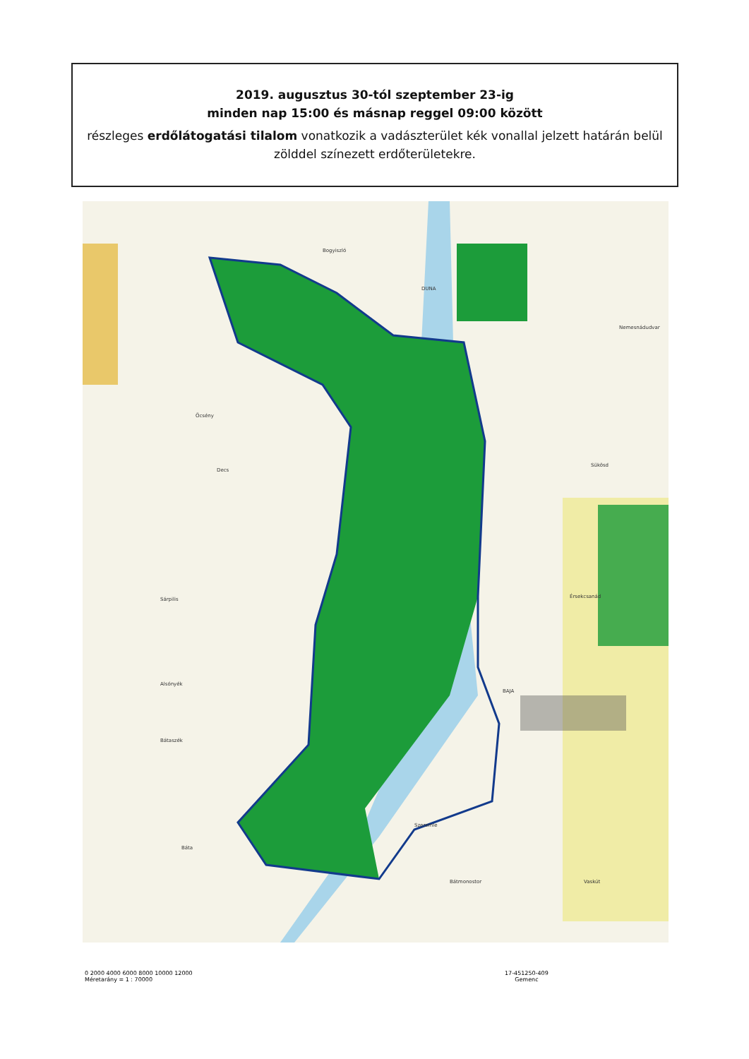2019. augusztus 30-tól szeptember 23-ig
minden nap 15:00 és másnap reggel 09:00 között
részleges erdőlátogatási tilalom vonatkozik a vadászterület kék vonallal jelzett határán belül zölddel színezett erdőterületekre.
Bogyiszló
Öcsény
Decs
Sükösd
Sárpilis Érsekcsanád
Alsónyék
BAJA
Bátaszék
Szeremle
Báta
Bátmonostor Vaskút
Nemesnádudvar
DUNA
0 2000 4000 6000 8000 10000 12000
Méretarány = 1 : 70000
17-451250-409
Gemenc